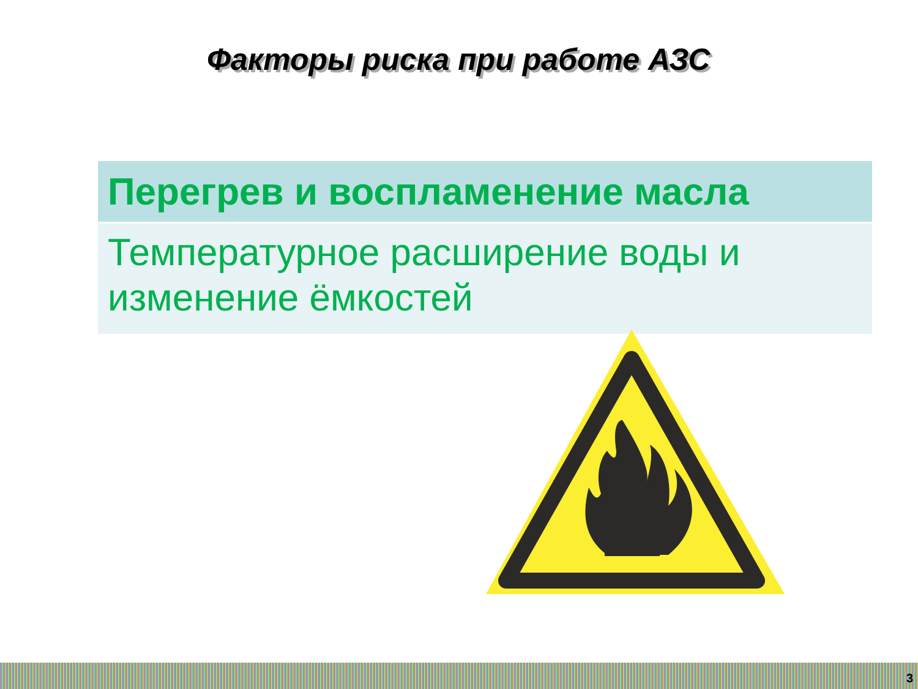Факторы риска при работе АЗС
| Перегрев и воспламенение масла |
| --- |
| Температурное расширение воды и изменение ёмкостей |
3